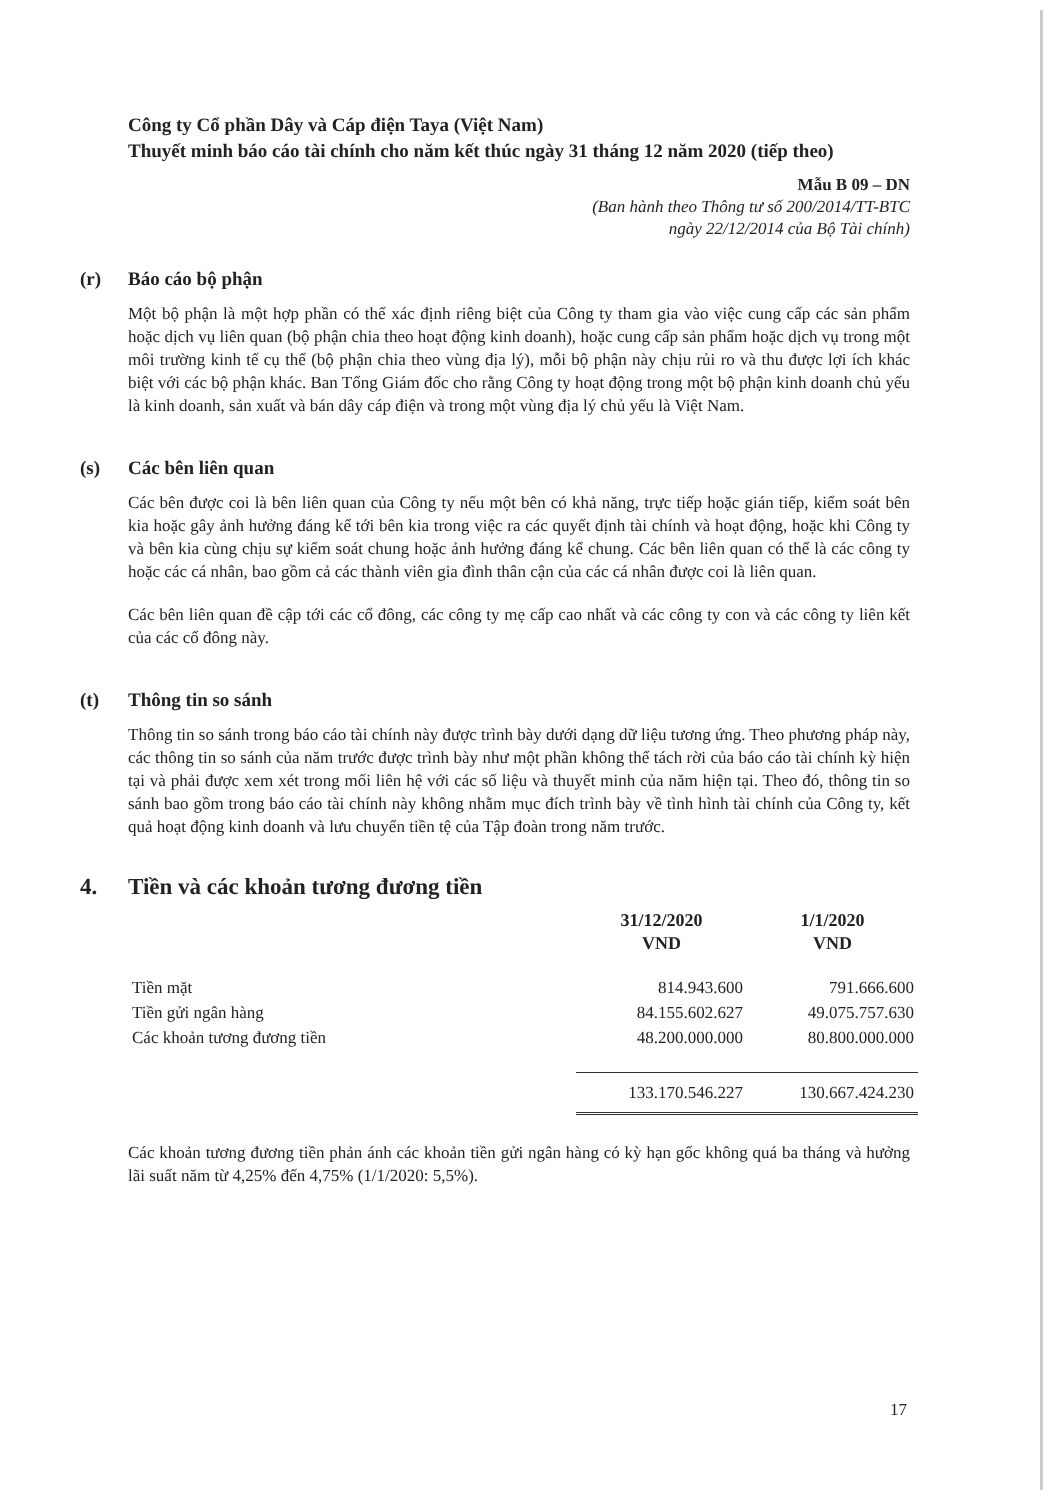Công ty Cổ phần Dây và Cáp điện Taya (Việt Nam)
Thuyết minh báo cáo tài chính cho năm kết thúc ngày 31 tháng 12 năm 2020 (tiếp theo)
Mẫu B 09 – DN
(Ban hành theo Thông tư số 200/2014/TT-BTC
ngày 22/12/2014 của Bộ Tài chính)
(r) Báo cáo bộ phận
Một bộ phận là một hợp phần có thể xác định riêng biệt của Công ty tham gia vào việc cung cấp các sản phẩm hoặc dịch vụ liên quan (bộ phận chia theo hoạt động kinh doanh), hoặc cung cấp sản phẩm hoặc dịch vụ trong một môi trường kinh tế cụ thể (bộ phận chia theo vùng địa lý), mỗi bộ phận này chịu rủi ro và thu được lợi ích khác biệt với các bộ phận khác. Ban Tổng Giám đốc cho rằng Công ty hoạt động trong một bộ phận kinh doanh chủ yếu là kinh doanh, sản xuất và bán dây cáp điện và trong một vùng địa lý chủ yếu là Việt Nam.
(s) Các bên liên quan
Các bên được coi là bên liên quan của Công ty nếu một bên có khả năng, trực tiếp hoặc gián tiếp, kiểm soát bên kia hoặc gây ảnh hưởng đáng kể tới bên kia trong việc ra các quyết định tài chính và hoạt động, hoặc khi Công ty và bên kia cùng chịu sự kiểm soát chung hoặc ảnh hưởng đáng kể chung. Các bên liên quan có thể là các công ty hoặc các cá nhân, bao gồm cả các thành viên gia đình thân cận của các cá nhân được coi là liên quan.
Các bên liên quan đề cập tới các cổ đông, các công ty mẹ cấp cao nhất và các công ty con và các công ty liên kết của các cổ đông này.
(t) Thông tin so sánh
Thông tin so sánh trong báo cáo tài chính này được trình bày dưới dạng dữ liệu tương ứng. Theo phương pháp này, các thông tin so sánh của năm trước được trình bày như một phần không thể tách rời của báo cáo tài chính kỳ hiện tại và phải được xem xét trong mối liên hệ với các số liệu và thuyết minh của năm hiện tại. Theo đó, thông tin so sánh bao gồm trong báo cáo tài chính này không nhằm mục đích trình bày về tình hình tài chính của Công ty, kết quả hoạt động kinh doanh và lưu chuyển tiền tệ của Tập đoàn trong năm trước.
4. Tiền và các khoản tương đương tiền
| | 31/12/2020 VND | 1/1/2020 VND |
| --- | --- | --- |
| Tiền mặt | 814.943.600 | 791.666.600 |
| Tiền gửi ngân hàng | 84.155.602.627 | 49.075.757.630 |
| Các khoản tương đương tiền | 48.200.000.000 | 80.800.000.000 |
| | 133.170.546.227 | 130.667.424.230 |
Các khoản tương đương tiền phản ánh các khoản tiền gửi ngân hàng có kỳ hạn gốc không quá ba tháng và hưởng lãi suất năm từ 4,25% đến 4,75% (1/1/2020: 5,5%).
17